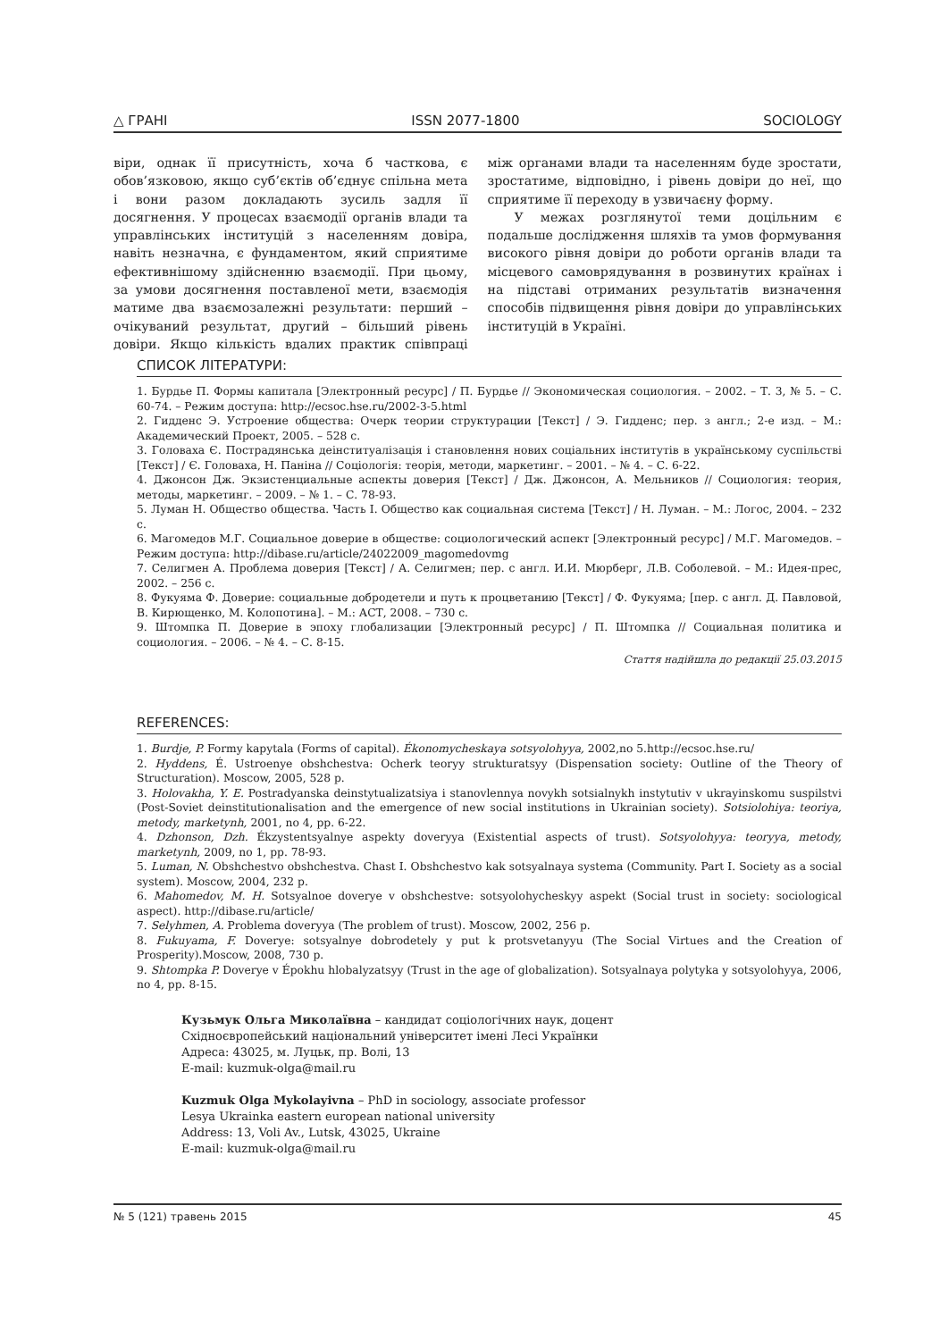△ ГРАНІ ISSN 2077-1800 SOCIOLOGY
віри, однак її присутність, хоча б часткова, є обов’язковою, якщо суб’єктів об’єднує спільна мета і вони разом докладають зусиль задля її досягнення. У процесах взаємодії органів влади та управлінських інституцій з населенням довіра, навіть незначна, є фундаментом, який сприятиме ефективнішому здійсненню взаємодії. При цьому, за умови досягнення поставленої мети, взаємодія матиме два взаємозалежні результати: перший – очікуваний результат, другий – більший рівень довіри. Якщо кількість вдалих практик співпраці між органами влади та населенням буде зростати, зростатиме, відповідно, і рівень довіри до неї, що сприятиме її переходу в узвичаєну форму.
У межах розглянутої теми доцільним є подальше дослідження шляхів та умов формування високого рівня довіри до роботи органів влади та місцевого самоврядування в розвинутих країнах і на підставі отриманих результатів визначення способів підвищення рівня довіри до управлінських інституцій в Україні.
СПИСОК ЛІТЕРАТУРИ:
1. Бурдье П. Формы капитала [Электронный ресурс] / П. Бурдье // Экономическая социология. – 2002. – Т. 3, № 5. – С. 60-74. – Режим доступа: http://ecsoc.hse.ru/2002-3-5.html
2. Гидденс Э. Устроение общества: Очерк теории структурации [Текст] / Э. Гидденс; пер. з англ.; 2-е изд. – М.: Академический Проект, 2005. – 528 с.
3. Головаха Є. Пострадянська деінституалізація і становлення нових соціальних інститутів в українському суспільстві [Текст] / Є. Головаха, Н. Паніна // Соціологія: теорія, методи, маркетинг. – 2001. – № 4. – С. 6-22.
4. Джонсон Дж. Экзистенциальные аспекты доверия [Текст] / Дж. Джонсон, А. Мельников // Социология: теория, методы, маркетинг. – 2009. – № 1. – С. 78-93.
5. Луман Н. Общество общества. Часть I. Общество как социальная система [Текст] / Н. Луман. – М.: Логос, 2004. – 232 с.
6. Магомедов М.Г. Социальное доверие в обществе: социологический аспект [Электронный ресурс] / М.Г. Магомедов. – Режим доступа: http://dibase.ru/article/24022009_magomedovmg
7. Селигмен А. Проблема доверия [Текст] / А. Селигмен; пер. с англ. И.И. Мюрберг, Л.В. Соболевой. – М.: Идея-прес, 2002. – 256 с.
8. Фукуяма Ф. Доверие: социальные добродетели и путь к процветанию [Текст] / Ф. Фукуяма; [пер. с англ. Д. Павловой, В. Кирющенко, М. Колопотина]. – М.: АСТ, 2008. – 730 с.
9. Штомпка П. Доверие в эпоху глобализации [Электронный ресурс] / П. Штомпка // Социальная политика и социология. – 2006. – № 4. – С. 8-15.
Стаття надійшла до редакції 25.03.2015
REFERENCES:
1. Burdje, P. Formy kapytala (Forms of capital). Ékonomycheskaya sotsyolohyya, 2002,no 5.http://ecsoc.hse.ru/
2. Hyddens, É. Ustroenye obshchestva: Ocherk teoryy strukturatsyy (Dispensation society: Outline of the Theory of Structuration). Moscow, 2005, 528 p.
3. Holovakha, Y. E. Postradyanska deinstytualizatsiya i stanovlennya novykh sotsialnykh instytutiv v ukrayinskomu suspilstvi (Post-Soviet deinstitutionalisation and the emergence of new social institutions in Ukrainian society). Sotsiolohiya: teoriya, metody, marketynh, 2001, no 4, pp. 6-22.
4. Dzhonson, Dzh. Ékzystentsyalnye aspekty doveryya (Existential aspects of trust). Sotsyolohyya: teoryya, metody, marketynh, 2009, no 1, pp. 78-93.
5. Luman, N. Obshchestvo obshchestva. Chast I. Obshchestvo kak sotsyalnaya systema (Community. Part I. Society as a social system). Moscow, 2004, 232 p.
6. Mahomedov, M. H. Sotsyalnoe doverye v obshchestve: sotsyolohycheskyy aspekt (Social trust in society: sociological aspect). http://dibase.ru/article/
7. Selyhmen, A. Problema doveryya (The problem of trust). Moscow, 2002, 256 p.
8. Fukuyama, F. Doverye: sotsyalnye dobrodetely y put k protsvetanyyu (The Social Virtues and the Creation of Prosperity).Moscow, 2008, 730 p.
9. Shtompka P. Doverye v Épokhu hlobalyzatsyy (Trust in the age of globalization). Sotsyalnaya polytyka y sotsyolohyya, 2006, no 4, pp. 8-15.
Кузьмук Ольга Миколаївна – кандидат соціологічних наук, доцент
Східноєвропейський національний університет імені Лесі Українки
Адреса: 43025, м. Луцьк, пр. Волі, 13
E-mail: kuzmuk-olga@mail.ru
Kuzmuk Olga Mykolayivna – PhD in sociology, associate professor
Lesya Ukrainka eastern european national university
Address: 13, Voli Av., Lutsk, 43025, Ukraine
E-mail: kuzmuk-olga@mail.ru
№ 5 (121) травень 2015 45